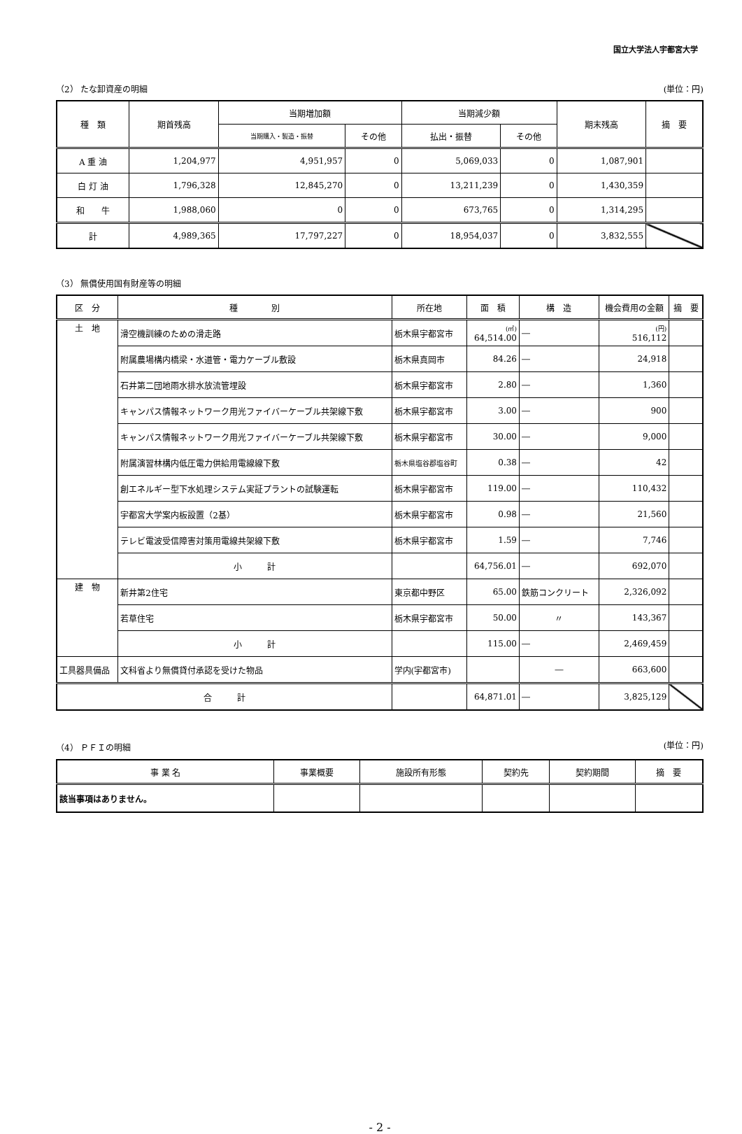国立大学法人宇都宮大学
（2） たな卸資産の明細 (単位：円)
| 種 類 | 期首残高 | 当期増加額 | | 当期減少額 | | 期末残高 | 摘 要 |
| --- | --- | --- | --- | --- | --- | --- | --- |
| | | 当期購入・製造・振替 | その他 | 払出・振替 | その他 | | |
| A 重 油 | 1,204,977 | 4,951,957 | 0 | 5,069,033 | 0 | 1,087,901 | |
| 白 灯 油 | 1,796,328 | 12,845,270 | 0 | 13,211,239 | 0 | 1,430,359 | |
| 和 牛 | 1,988,060 | 0 | 0 | 673,765 | 0 | 1,314,295 | |
| 計 | 4,989,365 | 17,797,227 | 0 | 18,954,037 | 0 | 3,832,555 | |
（3） 無償使用国有財産等の明細
| 区 分 | 種 別 | 所在地 | 面 積 | 構 造 | 機会費用の金額 | 摘 要 |
| --- | --- | --- | --- | --- | --- | --- |
| 土 地 | 滑空機訓練のための滑走路 | 栃木県宇都宮市 | (㎡) 64,514.00 | ― | (円) 516,112 | |
| | 附属農場構内橋梁・水道管・電力ケーブル敷設 | 栃木県真岡市 | 84.26 | ― | 24,918 | |
| | 石井第二団地雨水排水放流管埋設 | 栃木県宇都宮市 | 2.80 | ― | 1,360 | |
| | キャンパス情報ネットワーク用光ファイバーケーブル共架線下敷 | 栃木県宇都宮市 | 3.00 | ― | 900 | |
| | キャンパス情報ネットワーク用光ファイバーケーブル共架線下敷 | 栃木県宇都宮市 | 30.00 | ― | 9,000 | |
| | 附属演習林構内低圧電力供給用電線線下敷 | 栃木県塩谷郡塩谷町 | 0.38 | ― | 42 | |
| | 創エネルギー型下水処理システム実証プラントの試験運転 | 栃木県宇都宮市 | 119.00 | ― | 110,432 | |
| | 宇都宮大学案内板設置（2基） | 栃木県宇都宮市 | 0.98 | ― | 21,560 | |
| | テレビ電波受信障害対策用電線共架線下敷 | 栃木県宇都宮市 | 1.59 | ― | 7,746 | |
| | 小 計 | | 64,756.01 | ― | 692,070 | |
| 建 物 | 新井第2住宅 | 東京都中野区 | 65.00 | 鉄筋コンクリート | 2,326,092 | |
| | 若草住宅 | 栃木県宇都宮市 | 50.00 | 〃 | 143,367 | |
| | 小 計 | | 115.00 | ― | 2,469,459 | |
| 工具器具備品 | 文科省より無償貸付承認を受けた物品 | 学内(宇都宮市) | | ― | 663,600 | |
| 合 計 | | | 64,871.01 | ― | 3,825,129 | |
（4） ＰＦＩの明細 (単位：円)
| 事 業 名 | 事業概要 | 施設所有形態 | 契約先 | 契約期間 | 摘 要 |
| --- | --- | --- | --- | --- | --- |
| 該当事項はありません。 | | | | | |
- 2 -